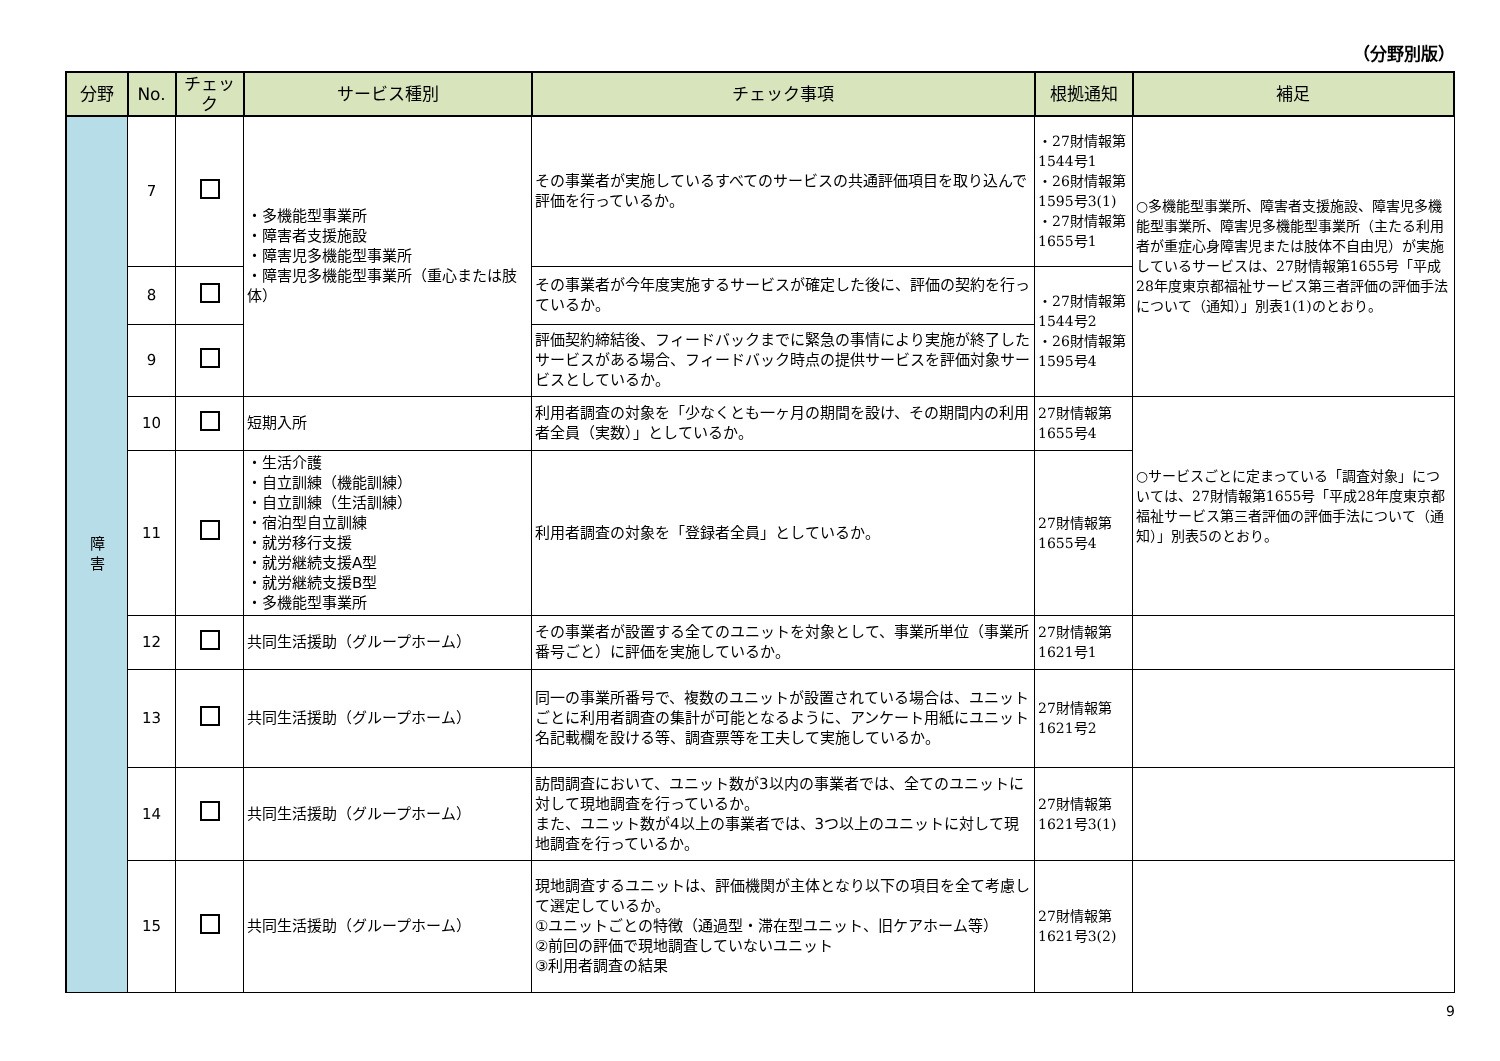（分野別版）
| 分野 | No. | チェック | サービス種別 | チェック事項 | 根拠通知 | 補足 |
| --- | --- | --- | --- | --- | --- | --- |
| 障 害 | 7 | | ・多機能型事業所 ・障害者支援施設 ・障害児多機能型事業所 ・障害児多機能型事業所（重心または肢体） | その事業者が実施しているすべてのサービスの共通評価項目を取り込んで評価を行っているか。 | ・27財情報第1544号1 ・26財情報第1595号3(1) ・27財情報第1655号1 | ○多機能型事業所、障害者支援施設、障害児多機能型事業所、障害児多機能型事業所（主たる利用者が重症心身障害児または肢体不自由児）が実施しているサービスは、27財情報第1655号「平成28年度東京都福祉サービス第三者評価の評価手法について（通知）」別表1(1)のとおり。 |
| | 8 | | | その事業者が今年度実施するサービスが確定した後に、評価の契約を行っているか。 | ・27財情報第1544号2 ・26財情報第1595号4 | |
| | 9 | | | 評価契約締結後、フィードバックまでに緊急の事情により実施が終了したサービスがある場合、フィードバック時点の提供サービスを評価対象サービスとしているか。 | | |
| | 10 | | 短期入所 | 利用者調査の対象を「少なくとも一ヶ月の期間を設け、その期間内の利用者全員（実数）」としているか。 | 27財情報第1655号4 | ○サービスごとに定まっている「調査対象」については、27財情報第1655号「平成28年度東京都福祉サービス第三者評価の評価手法について（通知）」別表5のとおり。 |
| | 11 | | ・生活介護 ・自立訓練（機能訓練） ・自立訓練（生活訓練） ・宿泊型自立訓練 ・就労移行支援 ・就労継続支援A型 ・就労継続支援B型 ・多機能型事業所 | 利用者調査の対象を「登録者全員」としているか。 | 27財情報第1655号4 | |
| | 12 | | 共同生活援助（グループホーム） | その事業者が設置する全てのユニットを対象として、事業所単位（事業所番号ごと）に評価を実施しているか。 | 27財情報第1621号1 | |
| | 13 | | 共同生活援助（グループホーム） | 同一の事業所番号で、複数のユニットが設置されている場合は、ユニットごとに利用者調査の集計が可能となるように、アンケート用紙にユニット名記載欄を設ける等、調査票等を工夫して実施しているか。 | 27財情報第1621号2 | |
| | 14 | | 共同生活援助（グループホーム） | 訪問調査において、ユニット数が3以内の事業者では、全てのユニットに対して現地調査を行っているか。 また、ユニット数が4以上の事業者では、3つ以上のユニットに対して現地調査を行っているか。 | 27財情報第1621号3(1) | |
| | 15 | | 共同生活援助（グループホーム） | 現地調査するユニットは、評価機関が主体となり以下の項目を全て考慮して選定しているか。 ①ユニットごとの特徴（通過型・滞在型ユニット、旧ケアホーム等） ②前回の評価で現地調査していないユニット ③利用者調査の結果 | 27財情報第1621号3(2) | |
9